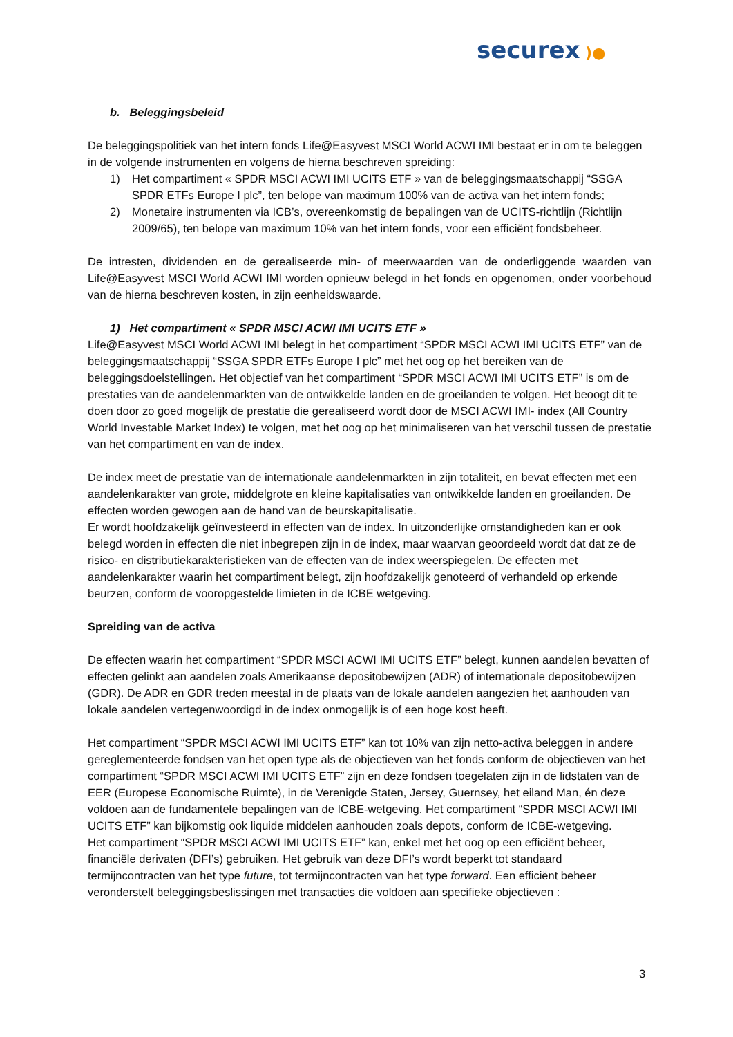securex )●
b. Beleggingsbeleid
De beleggingspolitiek van het intern fonds Life@Easyvest MSCI World ACWI IMI bestaat er in om te beleggen in de volgende instrumenten en volgens de hierna beschreven spreiding:
1) Het compartiment « SPDR MSCI ACWI IMI UCITS ETF » van de beleggingsmaatschappij “SSGA SPDR ETFs Europe I plc”, ten belope van maximum 100% van de activa van het intern fonds;
2) Monetaire instrumenten via ICB’s, overeenkomstig de bepalingen van de UCITS-richtlijn (Richtlijn 2009/65), ten belope van maximum 10% van het intern fonds, voor een efficiënt fondsbeheer.
De intresten, dividenden en de gerealiseerde min- of meerwaarden van de onderliggende waarden van Life@Easyvest MSCI World ACWI IMI worden opnieuw belegd in het fonds en opgenomen, onder voorbehoud van de hierna beschreven kosten, in zijn eenheidswaarde.
1) Het compartiment « SPDR MSCI ACWI IMI UCITS ETF »
Life@Easyvest MSCI World ACWI IMI belegt in het compartiment “SPDR MSCI ACWI IMI UCITS ETF” van de beleggingsmaatschappij “SSGA SPDR ETFs Europe I plc” met het oog op het bereiken van de beleggingsdoelstellingen. Het objectief van het compartiment “SPDR MSCI ACWI IMI UCITS ETF” is om de prestaties van de aandelenmarkten van de ontwikkelde landen en de groeilanden te volgen. Het beoogt dit te doen door zo goed mogelijk de prestatie die gerealiseerd wordt door de MSCI ACWI IMI- index (All Country World Investable Market Index) te volgen, met het oog op het minimaliseren van het verschil tussen de prestatie van het compartiment en van de index.
De index meet de prestatie van de internationale aandelenmarkten in zijn totaliteit, en bevat effecten met een aandelenkarakter van grote, middelgrote en kleine kapitalisaties van ontwikkelde landen en groeilanden. De effecten worden gewogen aan de hand van de beurskapitalisatie.
Er wordt hoofdzakelijk geïnvesteerd in effecten van de index. In uitzonderlijke omstandigheden kan er ook belegd worden in effecten die niet inbegrepen zijn in de index, maar waarvan geoordeeld wordt dat dat ze de risico- en distributiekarakteristieken van de effecten van de index weerspiegelen. De effecten met aandelenkarakter waarin het compartiment belegt, zijn hoofdzakelijk genoteerd of verhandeld op erkende beurzen, conform de vooropgestelde limieten in de ICBE wetgeving.
Spreiding van de activa
De effecten waarin het compartiment “SPDR MSCI ACWI IMI UCITS ETF” belegt, kunnen aandelen bevatten of effecten gelinkt aan aandelen zoals Amerikaanse depositobewijzen (ADR) of internationale depositobewijzen (GDR). De ADR en GDR treden meestal in de plaats van de lokale aandelen aangezien het aanhouden van lokale aandelen vertegenwoordigd in de index onmogelijk is of een hoge kost heeft.
Het compartiment “SPDR MSCI ACWI IMI UCITS ETF” kan tot 10% van zijn netto-activa beleggen in andere gereglementeerde fondsen van het open type als de objectieven van het fonds conform de objectieven van het compartiment “SPDR MSCI ACWI IMI UCITS ETF” zijn en deze fondsen toegelaten zijn in de lidstaten van de EER (Europese Economische Ruimte), in de Verenigde Staten, Jersey, Guernsey, het eiland Man, én deze voldoen aan de fundamentele bepalingen van de ICBE-wetgeving. Het compartiment “SPDR MSCI ACWI IMI UCITS ETF” kan bijkomstig ook liquide middelen aanhouden zoals depots, conform de ICBE-wetgeving.
Het compartiment “SPDR MSCI ACWI IMI UCITS ETF” kan, enkel met het oog op een efficiënt beheer, financiële derivaten (DFI’s) gebruiken. Het gebruik van deze DFI’s wordt beperkt tot standaard termijncontracten van het type future, tot termijncontracten van het type forward. Een efficiënt beheer veronderstelt beleggingsbeslissingen met transacties die voldoen aan specifieke objectieven :
3